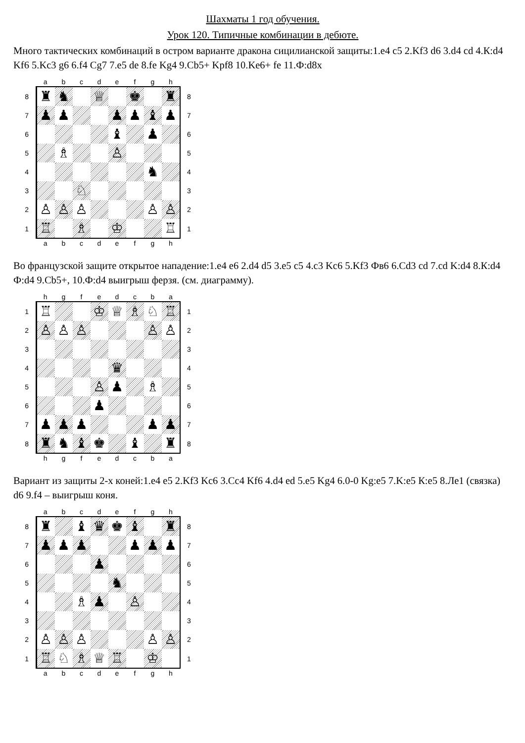Шахматы 1 год обучения.
Урок 120. Типичные комбинации в дебюте.
Много тактических комбинаций в остром варианте дракона сицилианской защиты:1.e4 c5 2.Kf3 d6 3.d4 cd 4.К:d4 Kf6 5.Kc3 g6 6.f4 Cg7 7.e5 de 8.fe Kg4 9.Cb5+ Kpf8 10.Ke6+ fe 11.Ф:d8x
| | a | b | c | d | e | f | g | h | |
| 8 | ♜ | ♞ | | ♕ | | ♚ | | ♜ | 8 |
| 7 | ♟ | ♟ | | | ♟ | ♟ | ♝ | ♟ | 7 |
| 6 | | | | | ♝ | | ♟ | | 6 |
| 5 | | ♗ | | | ♙ | | | | 5 |
| 4 | | | | | | | ♞ | | 4 |
| 3 | | | ♘ | | | | | | 3 |
| 2 | ♙ | ♙ | ♙ | | | | ♙ | ♙ | 2 |
| 1 | ♖ | | ♗ | | ♔ | | | ♖ | 1 |
| | a | b | c | d | e | f | g | h | |
Во французской защите открытое нападение:1.e4 e6 2.d4 d5 3.e5 c5 4.c3 Kc6 5.Kf3 Фв6 6.Cd3 cd 7.cd K:d4 8.К:d4 Ф:d4 9.Cb5+, 10.Ф:d4 выигрыш ферзя. (см. диаграмму).
| | h | g | f | e | d | c | b | a | |
| 1 | ♖ | | | ♔ | ♕ | ♗ | ♘ | ♖ | 1 |
| 2 | ♙ | ♙ | ♙ | | | | ♙ | ♙ | 2 |
| 3 | | | | | | | | | 3 |
| 4 | | | | | ♛ | | | | 4 |
| 5 | | | | ♙ | ♟ | | ♗ | | 5 |
| 6 | | | | ♟ | | | | | 6 |
| 7 | ♟ | ♟ | ♟ | | | | ♟ | ♟ | 7 |
| 8 | ♜ | ♞ | ♝ | ♚ | | ♝ | | ♜ | 8 |
| | h | g | f | e | d | c | b | a | |
Вариант из защиты 2-х коней:1.e4 e5 2.Kf3 Kc6 3.Cc4 Kf6 4.d4 ed 5.e5 Kg4 6.0-0 Kg:e5 7.K:e5 К:e5 8.Ле1 (связка) d6 9.f4 – выигрыш коня.
| | a | b | c | d | e | f | g | h | |
| 8 | ♜ | | ♝ | ♛ | ♚ | ♝ | | ♜ | 8 |
| 7 | ♟ | ♟ | ♟ | | | ♟ | ♟ | ♟ | 7 |
| 6 | | | | ♟ | | | | | 6 |
| 5 | | | | | ♞ | | | | 5 |
| 4 | | | ♗ | ♟ | | ♙ | | | 4 |
| 3 | | | | | | | | | 3 |
| 2 | ♙ | ♙ | ♙ | | | | ♙ | ♙ | 2 |
| 1 | ♖ | ♘ | ♗ | ♕ | ♖ | | ♔ | | 1 |
| | a | b | c | d | e | f | g | h | |